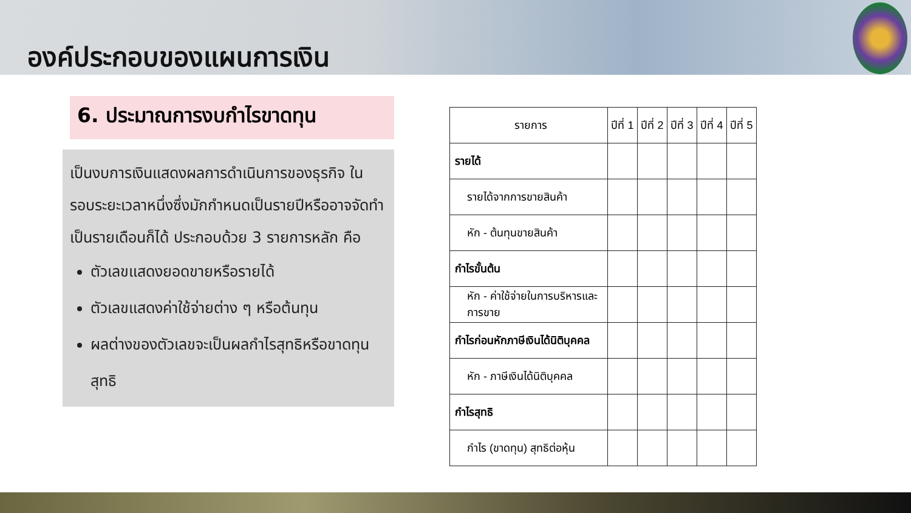องค์ประกอบของแผนการเงิน
6. ประมาณการงบกำไรขาดทุน
เป็นงบการเงินแสดงผลการดำเนินการของธุรกิจ ในรอบระยะเวลาหนึ่งซึ่งมักกำหนดเป็นรายปีหรืออาจจัดทำเป็นรายเดือนก็ได้ ประกอบด้วย 3 รายการหลัก คือ
ตัวเลขแสดงยอดขายหรือรายได้
ตัวเลขแสดงค่าใช้จ่ายต่าง ๆ หรือต้นทุน
ผลต่างของตัวเลขจะเป็นผลกำไรสุทธิหรือขาดทุนสุทธิ
| รายการ | ปีที่ 1 | ปีที่ 2 | ปีที่ 3 | ปีที่ 4 | ปีที่ 5 |
| --- | --- | --- | --- | --- | --- |
| รายได้ | | | | | |
| รายได้จากการขายสินค้า | | | | | |
| หัก - ต้นทุนขายสินค้า | | | | | |
| กำไรขั้นต้น | | | | | |
| หัก - ค่าใช้จ่ายในการบริหารและการขาย | | | | | |
| กำไรก่อนหักภาษีเงินได้นิติบุคคล | | | | | |
| หัก - ภาษีเงินได้นิติบุคคล | | | | | |
| กำไรสุทธิ | | | | | |
| กำไร (ขาดทุน) สุทธิต่อหุ้น | | | | | |